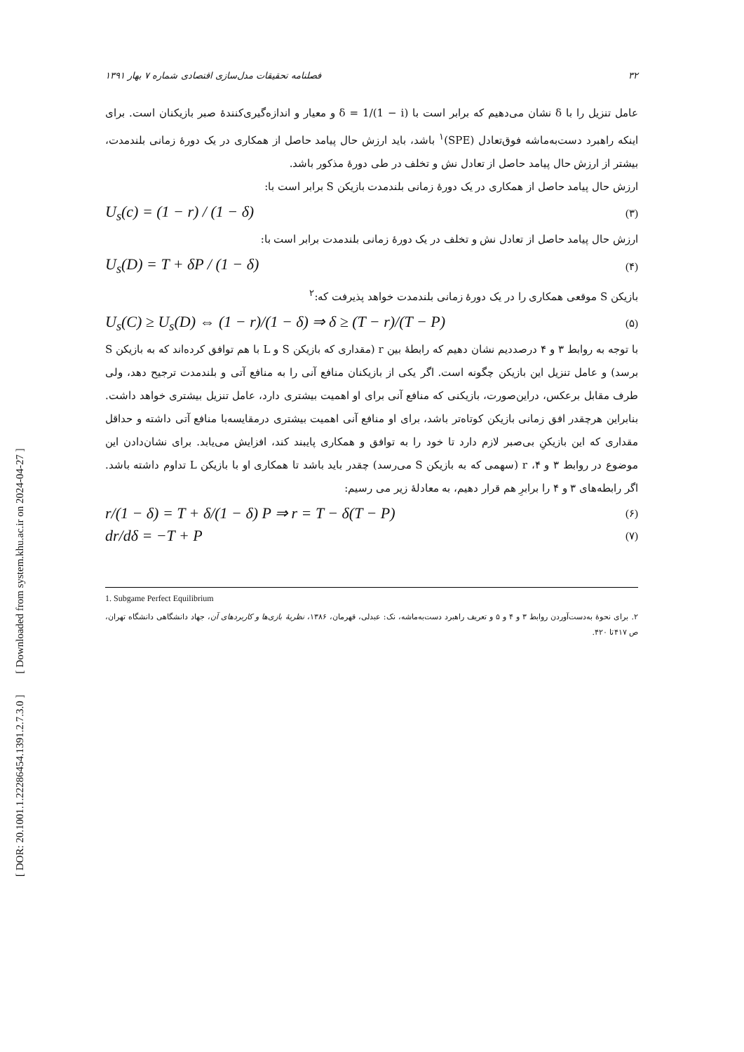[ DOR: 20.1001.1.22286454.1391.2.7.3.0 ] [ Downloaded from system.khu.ac.ir on 2024-04-27 ]
۳۲ فصلنامه تحقیقات مدل‌سازی اقتصادی شماره ۷ بهار ۱۳۹۱
عامل تنزیل را با δ نشان می‌دهیم که برابر است با δ = 1/(1 − i) و معیار و اندازه‌گیری‌کنندهٔ صبر بازیکنان است. برای اینکه راهبرد دست‌به‌ماشه فوق‌تعادل (SPE)<sup>۱</sup> باشد، باید ارزش حال پیامد حاصل از همکاری در یک دورهٔ زمانی بلندمدت، بیشتر از ارزش حال پیامد حاصل از تعادل نش و تخلف در طی دورهٔ مذکور باشد.
ارزش حال پیامد حاصل از همکاری در یک دورهٔ زمانی بلندمدت بازیکن S برابر است با:
U<sub>s</sub>(c) = (1 − r) / (1 − δ) (۳)
ارزش حال پیامد حاصل از تعادل نش و تخلف در یک دورهٔ زمانی بلندمدت برابر است با:
U<sub>s</sub>(D) = T + δP / (1 − δ) (۴)
بازیکن S موقعی همکاری را در یک دورهٔ زمانی بلندمدت خواهد پذیرفت که:<sup>۲</sup>
U<sub>s</sub>(C) ≥ U<sub>s</sub>(D) ⇔ (1 − r)/(1 − δ) ⇒ δ ≥ (T − r)/(T − P) (۵)
با توجه به روابط ۳ و ۴ درصددیم نشان دهیم که رابطهٔ بین r (مقداری که بازیکن S و L با هم توافق کرده‌اند که به بازیکن S برسد) و عامل تنزیل این بازیکن چگونه است. اگر یکی از بازیکنان منافع آنی را به منافع آتی و بلندمدت ترجیح دهد، ولی طرف مقابل برعکس، دراین‌صورت، بازیکنی که منافع آنی برای او اهمیت بیشتری دارد، عامل تنزیل بیشتری خواهد داشت. بنابراین هرچقدر افق زمانی بازیکن کوتاه‌تر باشد، برای او منافع آنی اهمیت بیشتری درمقایسه‌با منافع آتی داشته و حداقل مقداری که این بازیکنِ بی‌صبر لازم دارد تا خود را به توافق و همکاری پایبند کند، افزایش می‌یابد. برای نشان‌دادن این موضوع در روابط ۳ و ۴، r (سهمی که به بازیکن S می‌رسد) چقدر باید باشد تا همکاری او با بازیکن L تداوم داشته باشد. اگر رابطه‌های ۳ و ۴ را برابرِ هم قرار دهیم، به معادلهٔ زیر می رسیم:
r/(1 − δ) = T + δ/(1 − δ) P ⇒ r = T − δ(T − P) (۶)
dr/dδ = −T + P (۷)
1. Subgame Perfect Equilibrium
۲. برای نحوهٔ به‌دست‌آوردن روابط ۳ و ۴ و ۵ و تعریف راهبرد دست‌به‌ماشه، نک: عبدلی، قهرمان، ۱۳۸۶، نظریهٔ بازی‌ها و کاربردهای آن، جهاد دانشگاهی دانشگاه تهران، ص ۴۱۷تا ۴۲۰.